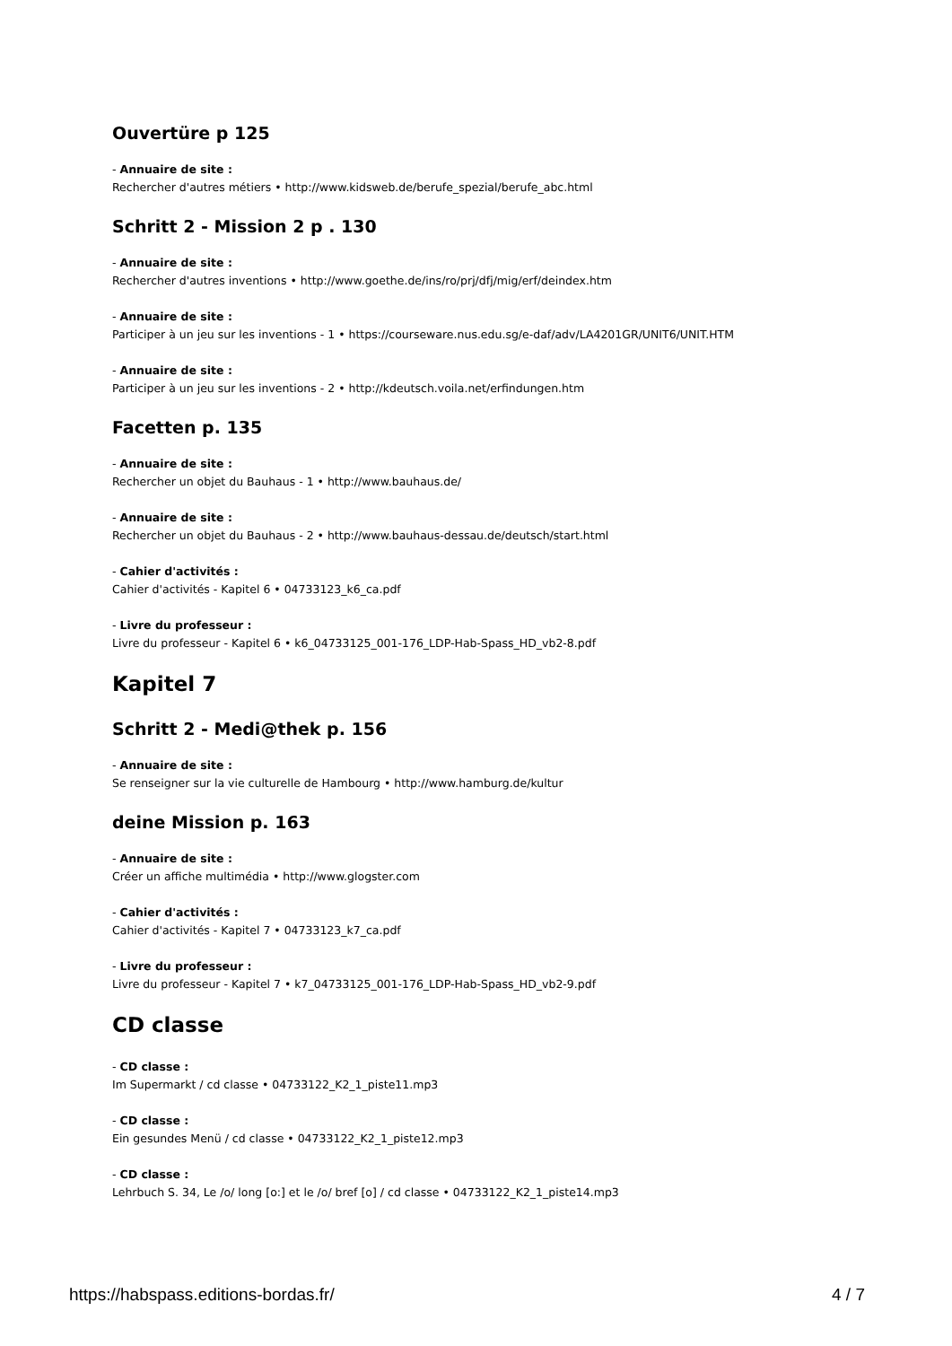Ouvertüre p 125
- Annuaire de site :
Rechercher d'autres métiers • http://www.kidsweb.de/berufe_spezial/berufe_abc.html
Schritt 2 - Mission 2 p . 130
- Annuaire de site :
Rechercher d'autres inventions • http://www.goethe.de/ins/ro/prj/dfj/mig/erf/deindex.htm
- Annuaire de site :
Participer à un jeu sur les inventions - 1 • https://courseware.nus.edu.sg/e-daf/adv/LA4201GR/UNIT6/UNIT.HTM
- Annuaire de site :
Participer à un jeu sur les inventions - 2 • http://kdeutsch.voila.net/erfindungen.htm
Facetten p. 135
- Annuaire de site :
Rechercher un objet du Bauhaus - 1 • http://www.bauhaus.de/
- Annuaire de site :
Rechercher un objet du Bauhaus - 2 • http://www.bauhaus-dessau.de/deutsch/start.html
- Cahier d'activités :
Cahier d'activités - Kapitel 6 • 04733123_k6_ca.pdf
- Livre du professeur :
Livre du professeur - Kapitel 6 • k6_04733125_001-176_LDP-Hab-Spass_HD_vb2-8.pdf
Kapitel 7
Schritt 2 - Medi@thek p. 156
- Annuaire de site :
Se renseigner sur la vie culturelle de Hambourg • http://www.hamburg.de/kultur
deine Mission p. 163
- Annuaire de site :
Créer un affiche multimédia • http://www.glogster.com
- Cahier d'activités :
Cahier d'activités - Kapitel 7 • 04733123_k7_ca.pdf
- Livre du professeur :
Livre du professeur - Kapitel 7 • k7_04733125_001-176_LDP-Hab-Spass_HD_vb2-9.pdf
CD classe
- CD classe :
Im Supermarkt / cd classe • 04733122_K2_1_piste11.mp3
- CD classe :
Ein gesundes Menü / cd classe • 04733122_K2_1_piste12.mp3
- CD classe :
Lehrbuch S. 34, Le /o/ long [o:] et le /o/ bref [o] / cd classe • 04733122_K2_1_piste14.mp3
https://habspass.editions-bordas.fr/ 4 / 7